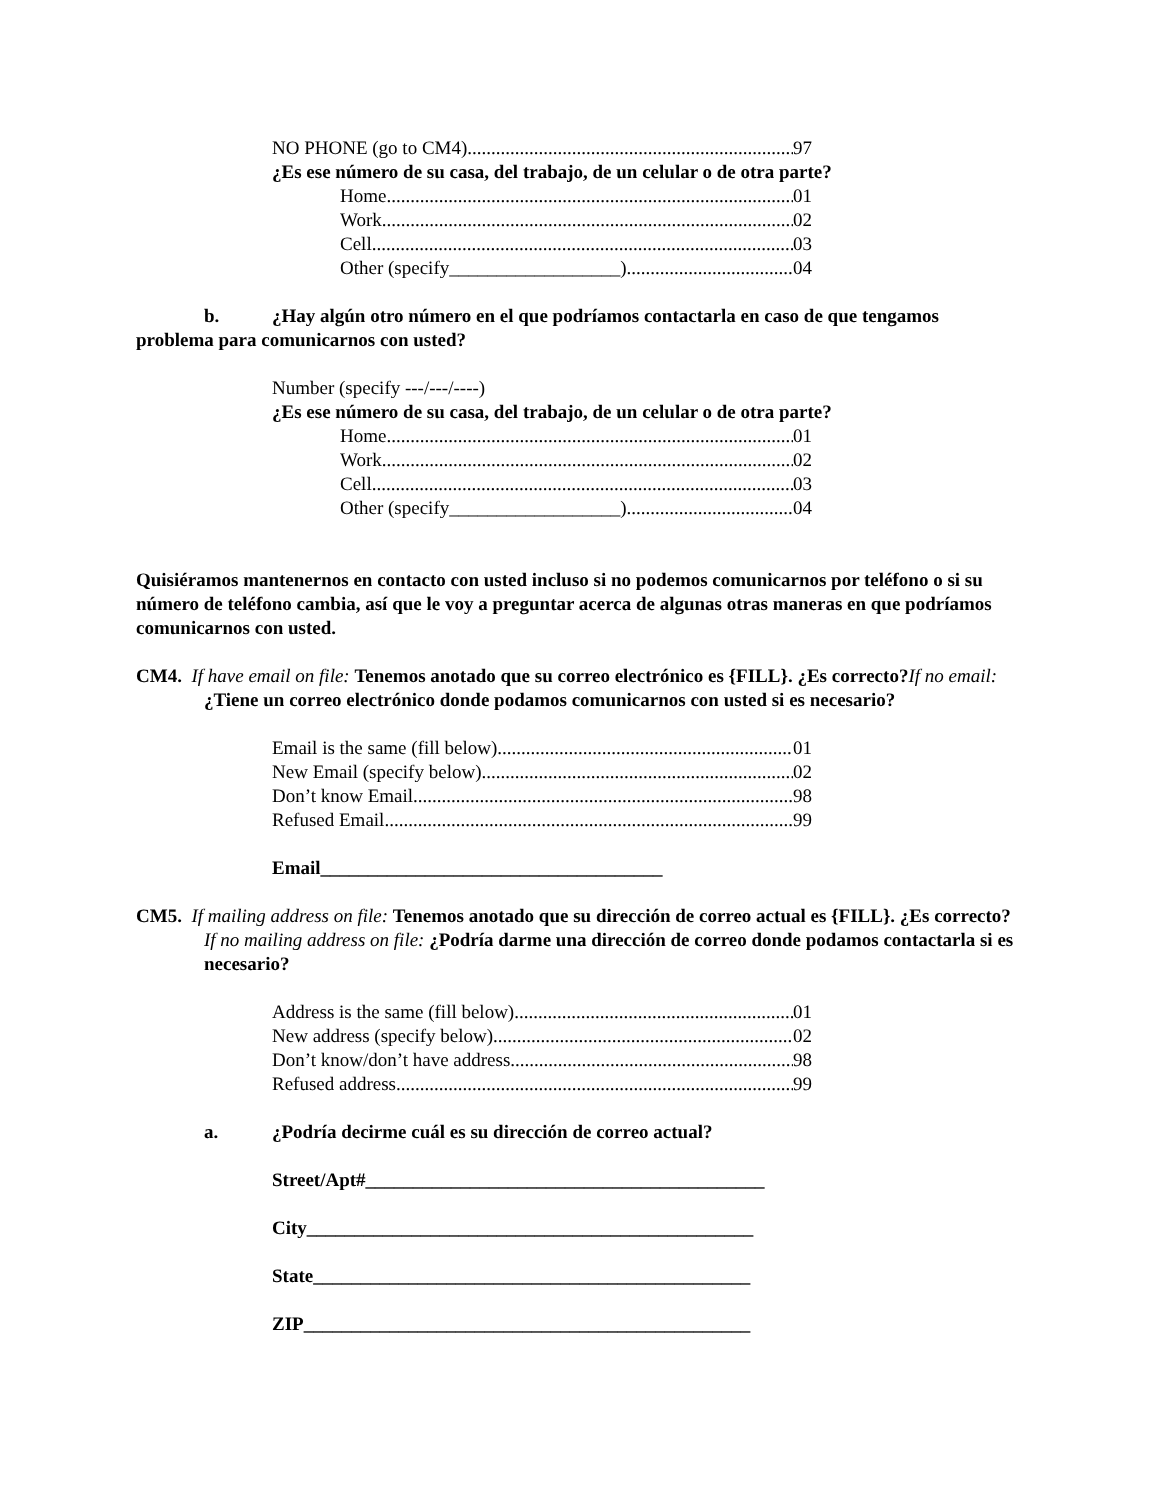NO PHONE (go to CM4) 97
¿Es ese número de su casa, del trabajo, de un celular o de otra parte?
Home 01
Work 02
Cell 03
Other (specify__________________) 04
b. ¿Hay algún otro número en el que podríamos contactarla en caso de que tengamos problema para comunicarnos con usted?
Number (specify ---/---/----)
¿Es ese número de su casa, del trabajo, de un celular o de otra parte?
Home 01
Work 02
Cell 03
Other (specify__________________) 04
Quisiéramos mantenernos en contacto con usted incluso si no podemos comunicarnos por teléfono o si su número de teléfono cambia, así que le voy a preguntar acerca de algunas otras maneras en que podríamos comunicarnos con usted.
CM4. If have email on file: Tenemos anotado que su correo electrónico es {FILL}. ¿Es correcto?If no email: ¿Tiene un correo electrónico donde podamos comunicarnos con usted si es necesario?
Email is the same (fill below) 01
New Email (specify below) 02
Don’t know Email 98
Refused Email 99
Email____________________________________
CM5. If mailing address on file: Tenemos anotado que su dirección de correo actual es {FILL}. ¿Es correcto? If no mailing address on file: ¿Podría darme una dirección de correo donde podamos contactarla si es necesario?
Address is the same (fill below) 01
New address (specify below) 02
Don’t know/don’t have address 98
Refused address 99
a. ¿Podría decirme cuál es su dirección de correo actual?
Street/Apt#__________________________________________
City_______________________________________________
State______________________________________________
ZIP_______________________________________________